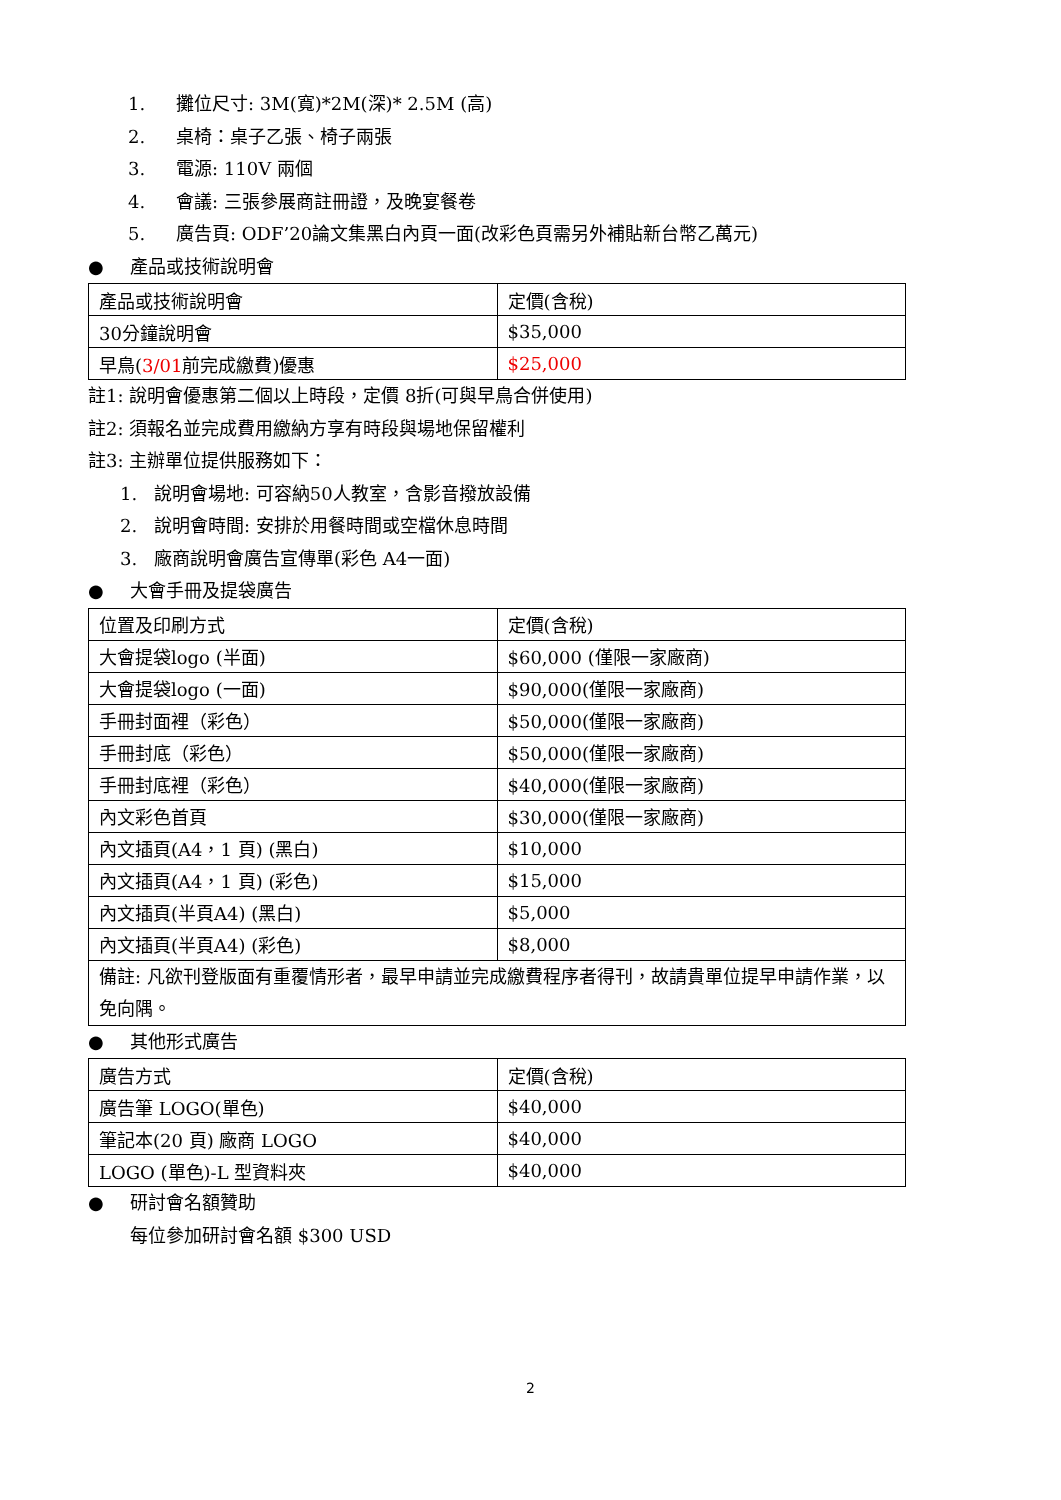1. 攤位尺寸: 3M(寬)*2M(深)* 2.5M (高)
2. 桌椅：桌子乙張、椅子兩張
3. 電源: 110V 兩個
4. 會議: 三張參展商註冊證，及晚宴餐卷
5. 廣告頁: ODF’20論文集黑白內頁一面(改彩色頁需另外補貼新台幣乙萬元)
● 產品或技術說明會
| 產品或技術說明會 | 定價(含稅) |
| 30分鐘說明會 | $35,000 |
| 早鳥( 3/01 前完成繳費)優惠 | $25,000 |
註1: 說明會優惠第二個以上時段，定價 8折(可與早鳥合併使用)
註2: 須報名並完成費用繳納方享有時段與場地保留權利
註3: 主辦單位提供服務如下：
1. 說明會場地: 可容納50人教室，含影音撥放設備
2. 說明會時間: 安排於用餐時間或空檔休息時間
3. 廠商說明會廣告宣傳單(彩色 A4一面)
● 大會手冊及提袋廣告
| 位置及印刷方式 | 定價(含稅) |
| 大會提袋logo (半面) | $60,000 (僅限一家廠商) |
| 大會提袋logo (一面) | $90,000(僅限一家廠商) |
| 手冊封面裡（彩色） | $50,000(僅限一家廠商) |
| 手冊封底（彩色） | $50,000(僅限一家廠商) |
| 手冊封底裡（彩色） | $40,000(僅限一家廠商) |
| 內文彩色首頁 | $30,000(僅限一家廠商) |
| 內文插頁(A4，1 頁) (黑白) | $10,000 |
| 內文插頁(A4，1 頁) (彩色) | $15,000 |
| 內文插頁(半頁A4) (黑白) | $5,000 |
| 內文插頁(半頁A4) (彩色) | $8,000 |
| 備註: 凡欲刊登版面有重覆情形者，最早申請並完成繳費程序者得刊，故請貴單位提早申請作業，以免向隅。 | |
● 其他形式廣告
| 廣告方式 | 定價(含稅) |
| 廣告筆 LOGO(單色) | $40,000 |
| 筆記本(20 頁) 廠商 LOGO | $40,000 |
| LOGO (單色)-L 型資料夾 | $40,000 |
● 研討會名額贊助
每位參加研討會名額 $300 USD
2